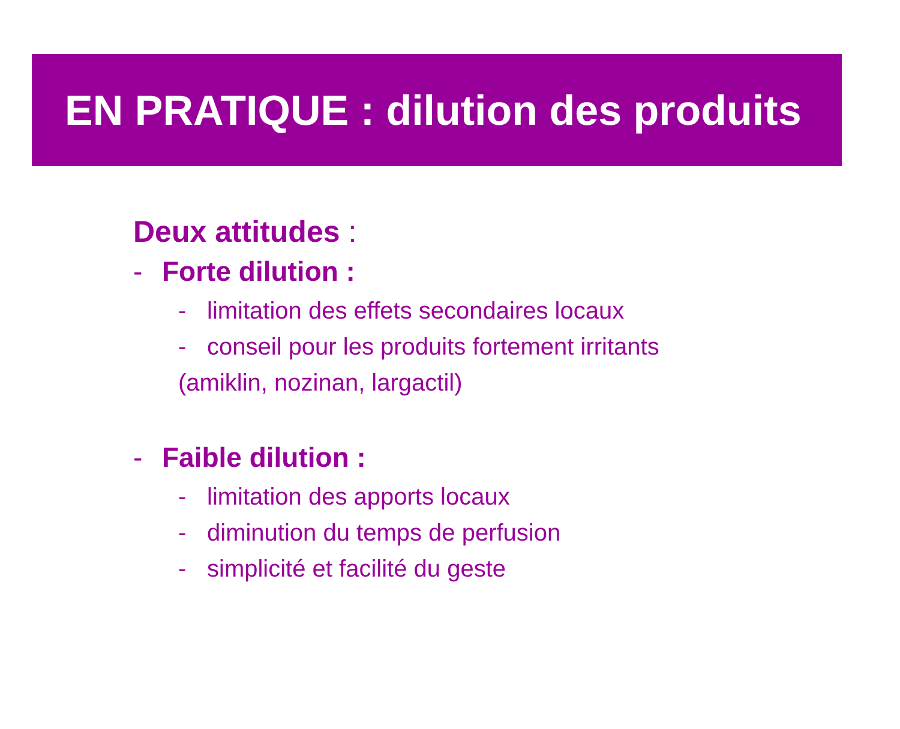EN PRATIQUE : dilution des produits
Deux attitudes :
- Forte dilution :
- limitation des effets secondaires locaux
- conseil pour les produits fortement irritants
(amiklin, nozinan, largactil)
- Faible dilution :
- limitation des apports locaux
- diminution du temps de perfusion
- simplicité et facilité du geste